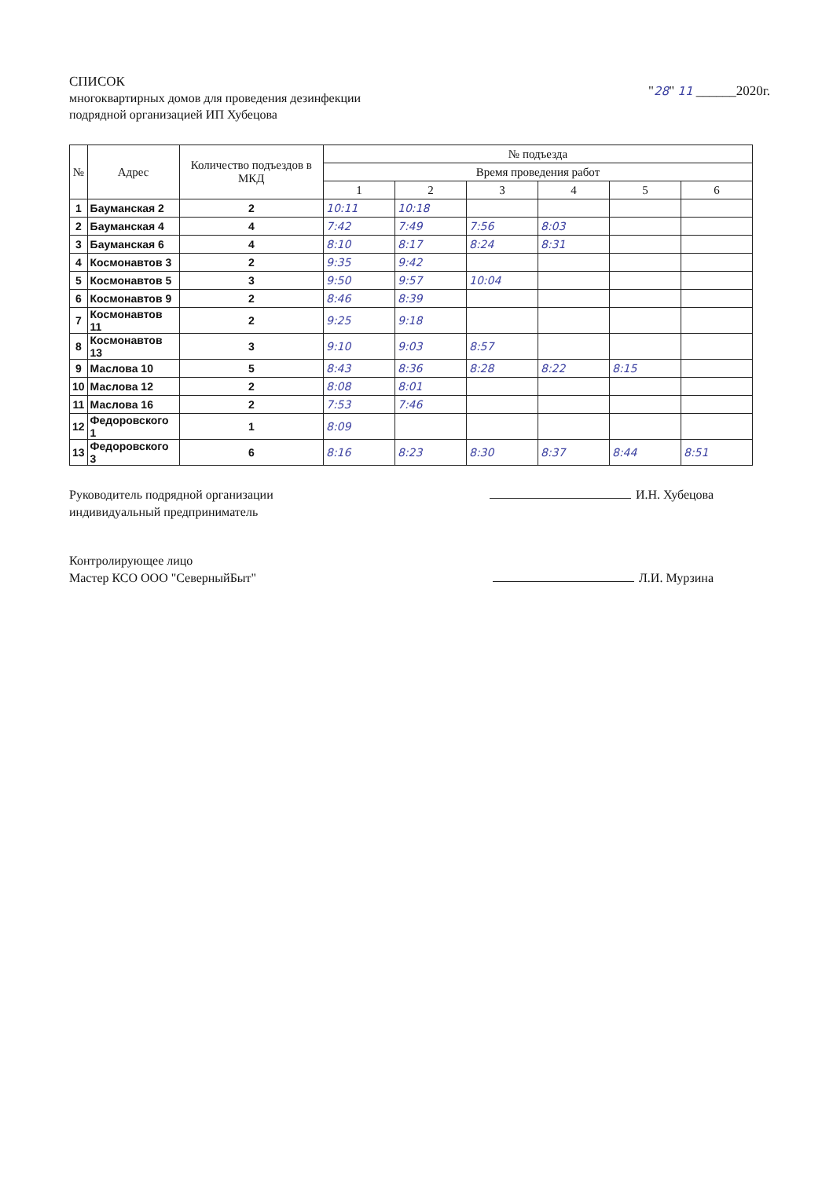СПИСОК
многоквартирных домов для проведения дезинфекции
подрядной организацией ИП Хубецова
"28" 11 ______2020г.
| № | Адрес | Количество подъездов в МКД | № подъезда | | | | | |
| --- | --- | --- | --- | --- | --- | --- | --- | --- |
| | | | Время проведения работ | | | | | |
| | | | 1 | 2 | 3 | 4 | 5 | 6 |
| 1 | Бауманская 2 | 2 | 10:11 | 10:18 | | | | |
| 2 | Бауманская 4 | 4 | 7:42 | 7:49 | 7:56 | 8:03 | | |
| 3 | Бауманская 6 | 4 | 8:10 | 8:17 | 8:24 | 8:31 | | |
| 4 | Космонавтов 3 | 2 | 9:35 | 9:42 | | | | |
| 5 | Космонавтов 5 | 3 | 9:50 | 9:57 | 10:04 | | | |
| 6 | Космонавтов 9 | 2 | 8:46 | 8:39 | | | | |
| 7 | Космонавтов 11 | 2 | 9:25 | 9:18 | | | | |
| 8 | Космонавтов 13 | 3 | 9:10 | 9:03 | 8:57 | | | |
| 9 | Маслова 10 | 5 | 8:43 | 8:36 | 8:28 | 8:22 | 8:15 | |
| 10 | Маслова 12 | 2 | 8:08 | 8:01 | | | | |
| 11 | Маслова 16 | 2 | 7:53 | 7:46 | | | | |
| 12 | Федоровского 1 | 1 | 8:09 | | | | | |
| 13 | Федоровского 3 | 6 | 8:16 | 8:23 | 8:30 | 8:37 | 8:44 | 8:51 |
Руководитель подрядной организации
индивидуальный предприниматель
И.Н. Хубецова
Контролирующее лицо
Мастер КСО ООО "СеверныйБыт"
Л.И. Мурзина